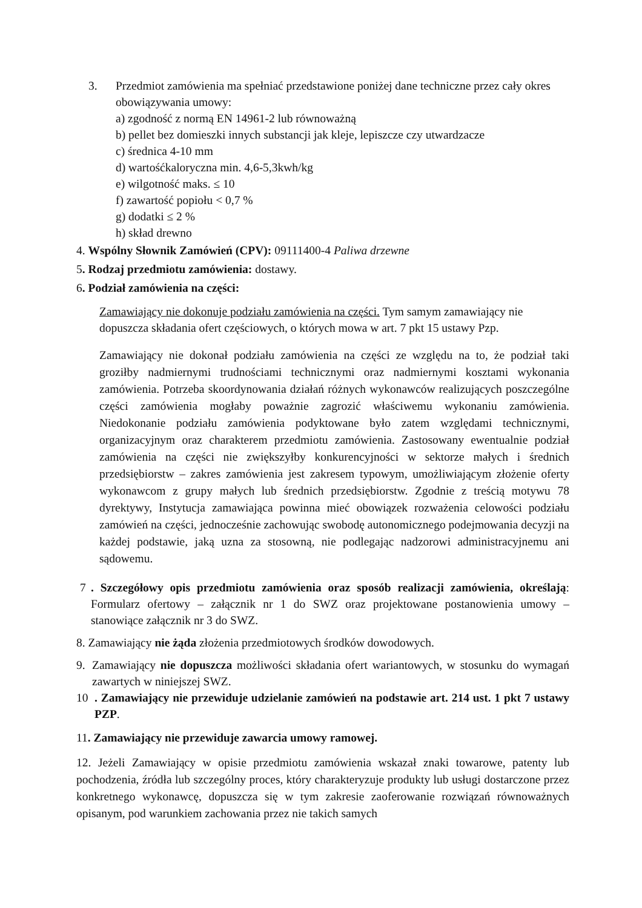3. Przedmiot zamówienia ma spełniać przedstawione poniżej dane techniczne przez cały okres obowiązywania umowy:
a) zgodność z normą EN 14961-2 lub równoważną
b) pellet bez domieszki innych substancji jak kleje, lepiszcze czy utwardzacze
c) średnica 4-10 mm
d) wartośćkaloryczna min. 4,6-5,3kwh/kg
e) wilgotność maks. ≤ 10
f) zawartość popiołu < 0,7 %
g) dodatki ≤ 2 %
h) skład drewno
4. Wspólny Słownik Zamówień (CPV): 09111400-4 Paliwa drzewne
5. Rodzaj przedmiotu zamówienia: dostawy.
6. Podział zamówienia na części:
Zamawiający nie dokonuje podziału zamówienia na części. Tym samym zamawiający nie dopuszcza składania ofert częściowych, o których mowa w art. 7 pkt 15 ustawy Pzp.
Zamawiający nie dokonał podziału zamówienia na części ze względu na to, że podział taki groziłby nadmiernymi trudnościami technicznymi oraz nadmiernymi kosztami wykonania zamówienia. Potrzeba skoordynowania działań różnych wykonawców realizujących poszczególne części zamówienia mogłaby poważnie zagrozić właściwemu wykonaniu zamówienia. Niedokonanie podziału zamówienia podyktowane było zatem względami technicznymi, organizacyjnym oraz charakterem przedmiotu zamówienia. Zastosowany ewentualnie podział zamówienia na części nie zwiększyłby konkurencyjności w sektorze małych i średnich przedsiębiorstw – zakres zamówienia jest zakresem typowym, umożliwiającym złożenie oferty wykonawcom z grupy małych lub średnich przedsiębiorstw. Zgodnie z treścią motywu 78 dyrektywy, Instytucja zamawiająca powinna mieć obowiązek rozważenia celowości podziału zamówień na części, jednocześnie zachowując swobodę autonomicznego podejmowania decyzji na każdej podstawie, jaką uzna za stosowną, nie podlegając nadzorowi administracyjnemu ani sądowemu.
7 . Szczegółowy opis przedmiotu zamówienia oraz sposób realizacji zamówienia, określają: Formularz ofertowy – załącznik nr 1 do SWZ oraz projektowane postanowienia umowy – stanowiące załącznik nr 3 do SWZ.
8. Zamawiający nie żąda złożenia przedmiotowych środków dowodowych.
9. Zamawiający nie dopuszcza możliwości składania ofert wariantowych, w stosunku do wymagań zawartych w niniejszej SWZ.
10 . Zamawiający nie przewiduje udzielanie zamówień na podstawie art. 214 ust. 1 pkt 7 ustawy PZP.
11. Zamawiający nie przewiduje zawarcia umowy ramowej.
12. Jeżeli Zamawiający w opisie przedmiotu zamówienia wskazał znaki towarowe, patenty lub pochodzenia, źródła lub szczególny proces, który charakteryzuje produkty lub usługi dostarczone przez konkretnego wykonawcę, dopuszcza się w tym zakresie zaoferowanie rozwiązań równoważnych opisanym, pod warunkiem zachowania przez nie takich samych